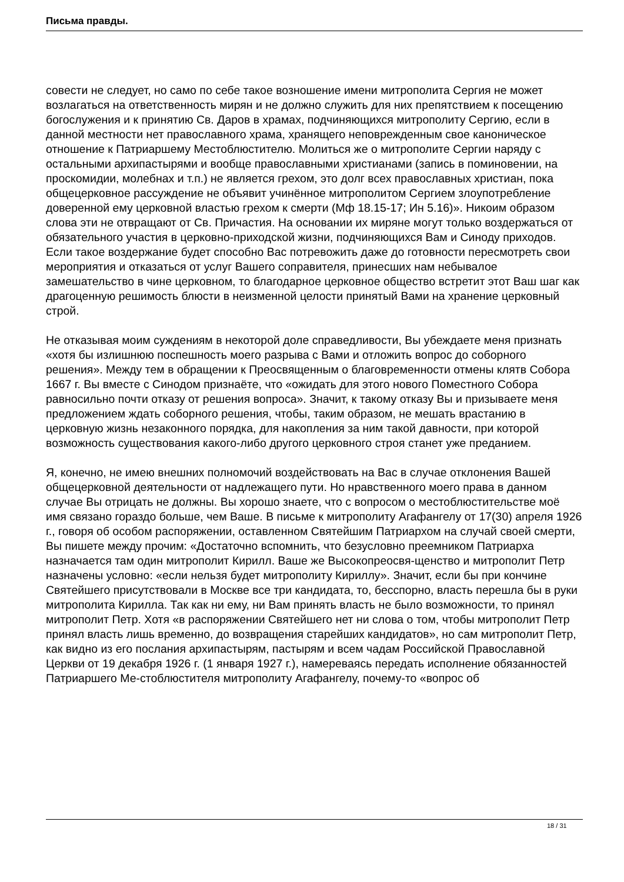Письма правды.
совести не следует, но само по себе такое возношение имени митрополита Сергия не может возлагаться на ответственность мирян и не должно служить для них препятствием к посещению богослужения и к принятию Св. Даров в храмах, подчиняющихся митрополиту Сергию, если в данной местности нет православного храма, хранящего неповрежденным свое каноническое отношение к Патриаршему Местоблюстителю. Молиться же о митрополите Сергии наряду с остальными архипастырями и вообще православными христианами (запись в поминовении, на проскомидии, молебнах и т.п.) не является грехом, это долг всех православных христиан, пока общецерковное рассуждение не объявит учинённое митрополитом Сергием злоупотребление доверенной ему церковной властью грехом к смерти (Мф 18.15-17; Ин 5.16)». Никоим образом слова эти не отвращают от Св. Причастия. На основании их миряне могут только воздержаться от обязательного участия в церковно-приходской жизни, подчиняющихся Вам и Синоду приходов. Если такое воздержание будет способно Вас потревожить даже до готовности пересмотреть свои мероприятия и отказаться от услуг Вашего соправителя, принесших нам небывалое замешательство в чине церковном, то благодарное церковное общество встретит этот Ваш шаг как драгоценную решимость блюсти в неизменной целости принятый Вами на хранение церковный строй.
Не отказывая моим суждениям в некоторой доле справедливости, Вы убеждаете меня признать «хотя бы излишнюю поспешность моего разрыва с Вами и отложить вопрос до соборного решения». Между тем в обращении к Преосвященным о благовременности отмены клятв Собора 1667 г. Вы вместе с Синодом признаёте, что «ожидать для этого нового Поместного Собора равносильно почти отказу от решения вопроса». Значит, к такому отказу Вы и призываете меня предложением ждать соборного решения, чтобы, таким образом, не мешать врастанию в церковную жизнь незаконного порядка, для накопления за ним такой давности, при которой возможность существования какого-либо другого церковного строя станет уже преданием.
Я, конечно, не имею внешних полномочий воздействовать на Вас в случае отклонения Вашей общецерковной деятельности от надлежащего пути. Но нравственного моего права в данном случае Вы отрицать не должны. Вы хорошо знаете, что с вопросом о местоблюстительстве моё имя связано гораздо больше, чем Ваше. В письме к митрополиту Агафангелу от 17(30) апреля 1926 г., говоря об особом распоряжении, оставленном Святейшим Патриархом на случай своей смерти, Вы пишете между прочим: «Достаточно вспомнить, что безусловно преемником Патриарха назначается там один митрополит Кирилл. Ваше же Высокопреосвя-щенство и митрополит Петр назначены условно: «если нельзя будет митрополиту Кириллу». Значит, если бы при кончине Святейшего присутствовали в Москве все три кандидата, то, бесспорно, власть перешла бы в руки митрополита Кирилла. Так как ни ему, ни Вам принять власть не было возможности, то принял митрополит Петр. Хотя «в распоряжении Святейшего нет ни слова о том, чтобы митрополит Петр принял власть лишь временно, до возвращения старейших кандидатов», но сам митрополит Петр, как видно из его послания архипастырям, пастырям и всем чадам Российской Православной Церкви от 19 декабря 1926 г. (1 января 1927 г.), намереваясь передать исполнение обязанностей Патриаршего Ме-стоблюстителя митрополиту Агафангелу, почему-то «вопрос об
18 / 31